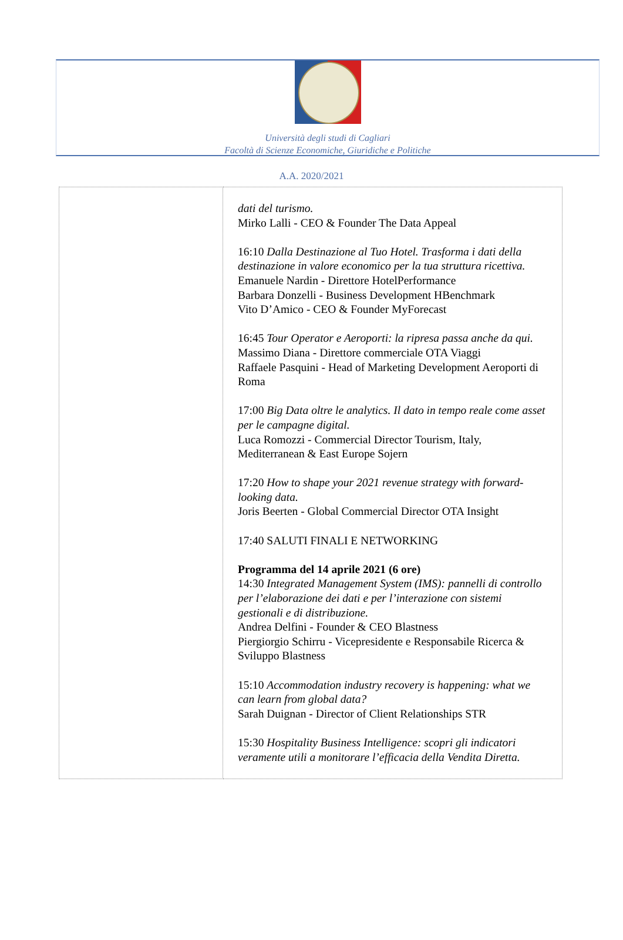Università degli studi di Cagliari
Facoltà di Scienze Economiche, Giuridiche e Politiche
A.A. 2020/2021
| | dati del turismo. Mirko Lalli - CEO & Founder The Data Appeal 16:10 Dalla Destinazione al Tuo Hotel. Trasforma i dati della destinazione in valore economico per la tua struttura ricettiva. Emanuele Nardin - Direttore HotelPerformance Barbara Donzelli - Business Development HBenchmark Vito D’Amico - CEO & Founder MyForecast 16:45 Tour Operator e Aeroporti: la ripresa passa anche da qui. Massimo Diana - Direttore commerciale OTA Viaggi Raffaele Pasquini - Head of Marketing Development Aeroporti di Roma 17:00 Big Data oltre le analytics. Il dato in tempo reale come asset per le campagne digital. Luca Romozzi - Commercial Director Tourism, Italy, Mediterranean & East Europe Sojern 17:20 How to shape your 2021 revenue strategy with forward-looking data. Joris Beerten - Global Commercial Director OTA Insight 17:40 SALUTI FINALI E NETWORKING Programma del 14 aprile 2021 (6 ore) 14:30 Integrated Management System (IMS): pannelli di controllo per l’elaborazione dei dati e per l’interazione con sistemi gestionali e di distribuzione. Andrea Delfini - Founder & CEO Blastness Piergiorgio Schirru - Vicepresidente e Responsabile Ricerca & Sviluppo Blastness 15:10 Accommodation industry recovery is happening: what we can learn from global data? Sarah Duignan - Director of Client Relationships STR 15:30 Hospitality Business Intelligence: scopri gli indicatori veramente utili a monitorare l’efficacia della Vendita Diretta. |